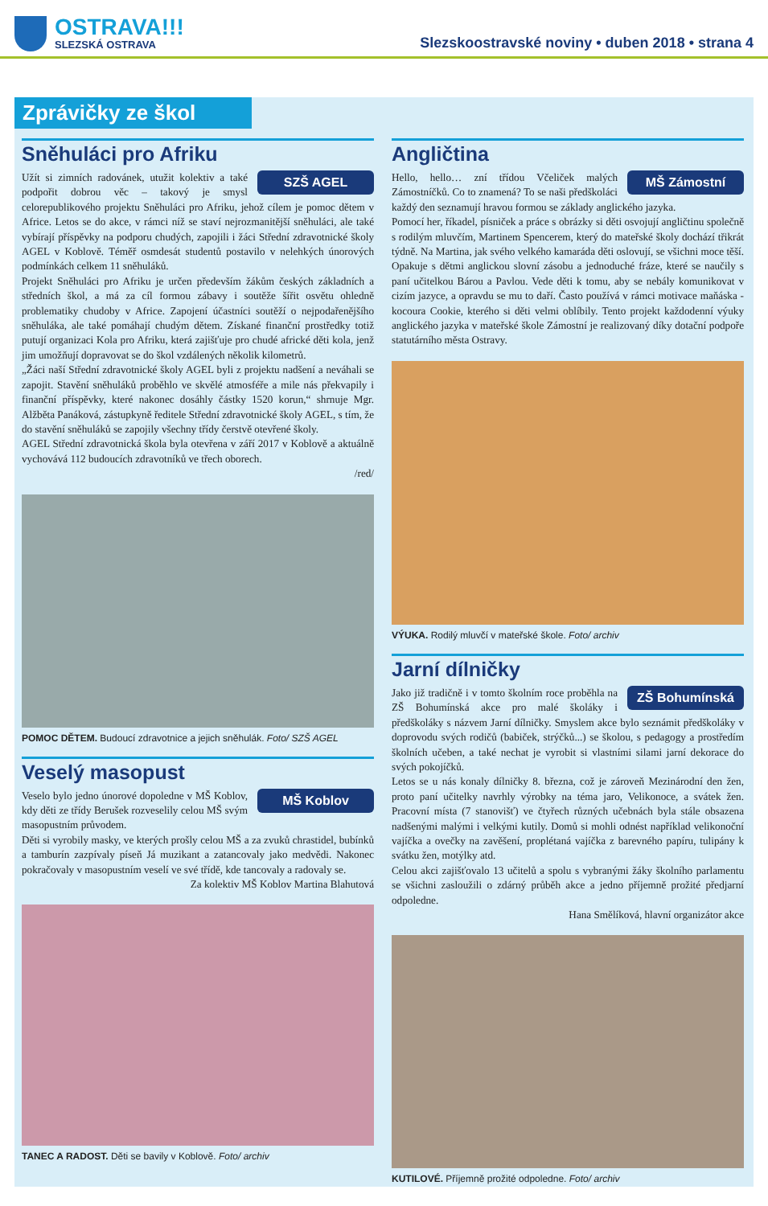OSTRAVA!!!
SLEZSKÁ OSTRAVA
Slezskoostravské noviny • duben 2018 • strana 4
Zprávičky ze škol
Sněhuláci pro Afriku
SZŠ AGEL
Užít si zimních radovánek, utužit kolektiv a také podpořit dobrou věc – takový je smysl celorepublikového projektu Sněhuláci pro Afriku, jehož cílem je pomoc dětem v Africe. Letos se do akce, v rámci níž se staví nejrozmanitější sněhuláci, ale také vybírají příspěvky na podporu chudých, zapojili i žáci Střední zdravotnické školy AGEL v Koblově. Téměř osmdesát studentů postavilo v nelehkých únorových podmínkách celkem 11 sněhuláků.
Projekt Sněhuláci pro Afriku je určen především žákům českých základních a středních škol, a má za cíl formou zábavy i soutěže šířit osvětu ohledně problematiky chudoby v Africe. Zapojení účastníci soutěží o nejpodařenějšího sněhuláka, ale také pomáhají chudým dětem. Získané finanční prostředky totiž putují organizaci Kola pro Afriku, která zajišťuje pro chudé africké děti kola, jenž jim umožňují dopravovat se do škol vzdálených několik kilometrů.
„Žáci naší Střední zdravotnické školy AGEL byli z projektu nadšení a neváhali se zapojit. Stavění sněhuláků proběhlo ve skvělé atmosféře a mile nás překvapily i finanční příspěvky, které nakonec dosáhly částky 1520 korun,“ shrnuje Mgr. Alžběta Panáková, zástupkyně ředitele Střední zdravotnické školy AGEL, s tím, že do stavění sněhuláků se zapojily všechny třídy čerstvě otevřené školy.
AGEL Střední zdravotnická škola byla otevřena v září 2017 v Koblově a aktuálně vychovává 112 budoucích zdravotníků ve třech oborech.
/red/
POMOC DĚTEM. Budoucí zdravotnice a jejich sněhulák. Foto/ SZŠ AGEL
Veselý masopust
MŠ Koblov
Veselo bylo jedno únorové dopoledne v MŠ Koblov, kdy děti ze třídy Berušek rozveselily celou MŠ svým masopustním průvodem.
Děti si vyrobily masky, ve kterých prošly celou MŠ a za zvuků chrastidel, bubínků a tamburín zazpívaly píseň Já muzikant a zatancovaly jako medvědi. Nakonec pokračovaly v masopustním veselí ve své třídě, kde tancovaly a radovaly se.
Za kolektiv MŠ Koblov Martina Blahutová
TANEC A RADOST. Děti se bavily v Koblově. Foto/ archiv
Angličtina
MŠ Zámostní
Hello, hello… zní třídou Včeliček malých Zámostníčků. Co to znamená? To se naši předškoláci každý den seznamují hravou formou se základy anglického jazyka.
Pomocí her, říkadel, písniček a práce s obrázky si děti osvojují angličtinu společně s rodilým mluvčím, Martinem Spencerem, který do mateřské školy dochází třikrát týdně. Na Martina, jak svého velkého kamaráda děti oslovují, se všichni moce těší. Opakuje s dětmi anglickou slovní zásobu a jednoduché fráze, které se naučily s paní učitelkou Bárou a Pavlou. Vede děti k tomu, aby se nebály komunikovat v cizím jazyce, a opravdu se mu to daří. Často používá v rámci motivace maňáska - kocoura Cookie, kterého si děti velmi oblíbily. Tento projekt každodenní výuky anglického jazyka v mateřské škole Zámostní je realizovaný díky dotační podpoře statutárního města Ostravy.
VÝUKA. Rodilý mluvčí v mateřské škole. Foto/ archiv
Jarní dílničky
ZŠ Bohumínská
Jako již tradičně i v tomto školním roce proběhla na ZŠ Bohumínská akce pro malé školáky i předškoláky s názvem Jarní dílničky. Smyslem akce bylo seznámit předškoláky v doprovodu svých rodičů (babiček, strýčků...) se školou, s pedagogy a prostředím školních učeben, a také nechat je vyrobit si vlastními silami jarní dekorace do svých pokojíčků.
Letos se u nás konaly dílničky 8. března, což je zároveň Mezinárodní den žen, proto paní učitelky navrhly výrobky na téma jaro, Velikonoce, a svátek žen. Pracovní místa (7 stanovišť) ve čtyřech různých učebnách byla stále obsazena nadšenými malými i velkými kutily. Domů si mohli odnést například velikonoční vajíčka a ovečky na zavěšení, proplétaná vajíčka z barevného papíru, tulipány k svátku žen, motýlky atd.
Celou akci zajišťovalo 13 učitelů a spolu s vybranými žáky školního parlamentu se všichni zasloužili o zdárný průběh akce a jedno příjemně prožité předjarní odpoledne.
Hana Smělíková, hlavní organizátor akce
KUTILOVÉ. Příjemně prožité odpoledne. Foto/ archiv